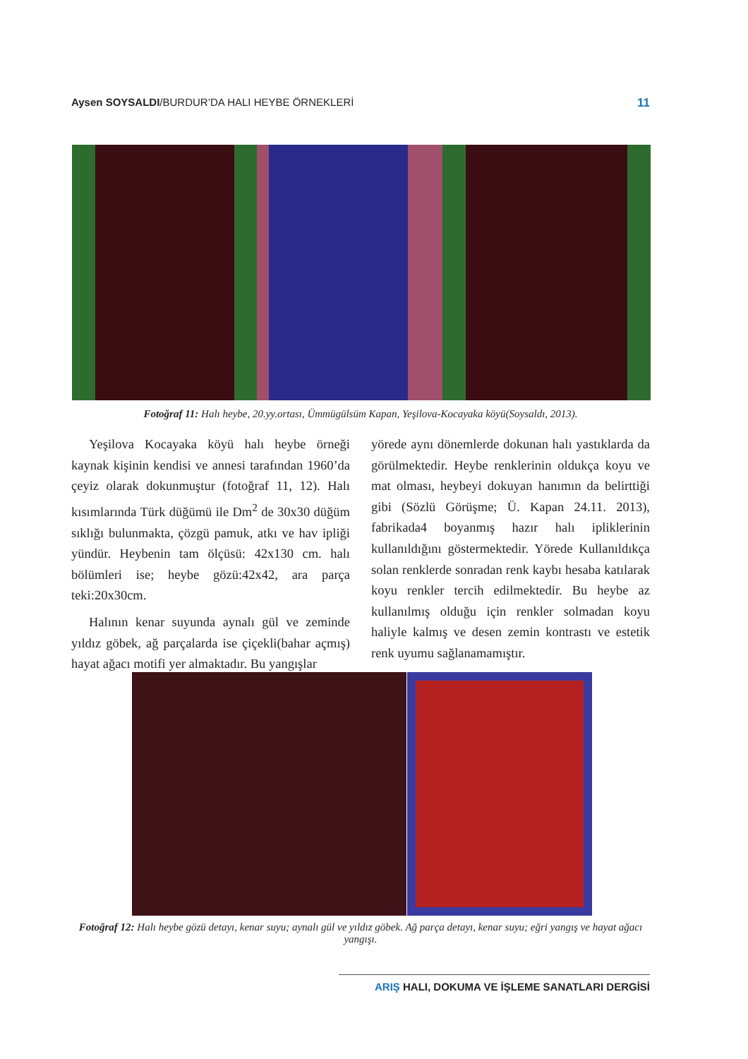Aysen SOYSALDI/BURDUR’DA HALI HEYBE ÖRNEKLERİ 11
Fotoğraf 11: Halı heybe, 20.yy.ortası, Ümmügülsüm Kapan, Yeşilova-Kocayaka köyü(Soysaldı, 2013).
Yeşilova Kocayaka köyü halı heybe örneği kaynak kişinin kendisi ve annesi tarafından 1960’da çeyiz olarak dokunmuştur (fotoğraf 11, 12). Halı kısımlarında Türk düğümü ile Dm<sup>2</sup> de 30x30 düğüm sıklığı bulunmakta, çözgü pamuk, atkı ve hav ipliği yündür. Heybenin tam ölçüsü: 42x130 cm. halı bölümleri ise; heybe gözü:42x42, ara parça teki:20x30cm.
Halının kenar suyunda aynalı gül ve zeminde yıldız göbek, ağ parçalarda ise çiçekli(bahar açmış) hayat ağacı motifi yer almaktadır. Bu yangışlar
yörede aynı dönemlerde dokunan halı yastıklarda da görülmektedir. Heybe renklerinin oldukça koyu ve mat olması, heybeyi dokuyan hanımın da belirttiği gibi (Sözlü Görüşme; Ü. Kapan 24.11. 2013), fabrikada4 boyanmış hazır halı ipliklerinin kullanıldığını göstermektedir. Yörede Kullanıldıkça solan renklerde sonradan renk kaybı hesaba katılarak koyu renkler tercih edilmektedir. Bu heybe az kullanılmış olduğu için renkler solmadan koyu haliyle kalmış ve desen zemin kontrastı ve estetik renk uyumu sağlanamamıştır.
Fotoğraf 12: Halı heybe gözü detayı, kenar suyu; aynalı gül ve yıldız göbek. Ağ parça detayı, kenar suyu; eğri yangış ve hayat ağacı yangışı.
ARIŞ HALI, DOKUMA VE İŞLEME SANATLARI DERGİSİ